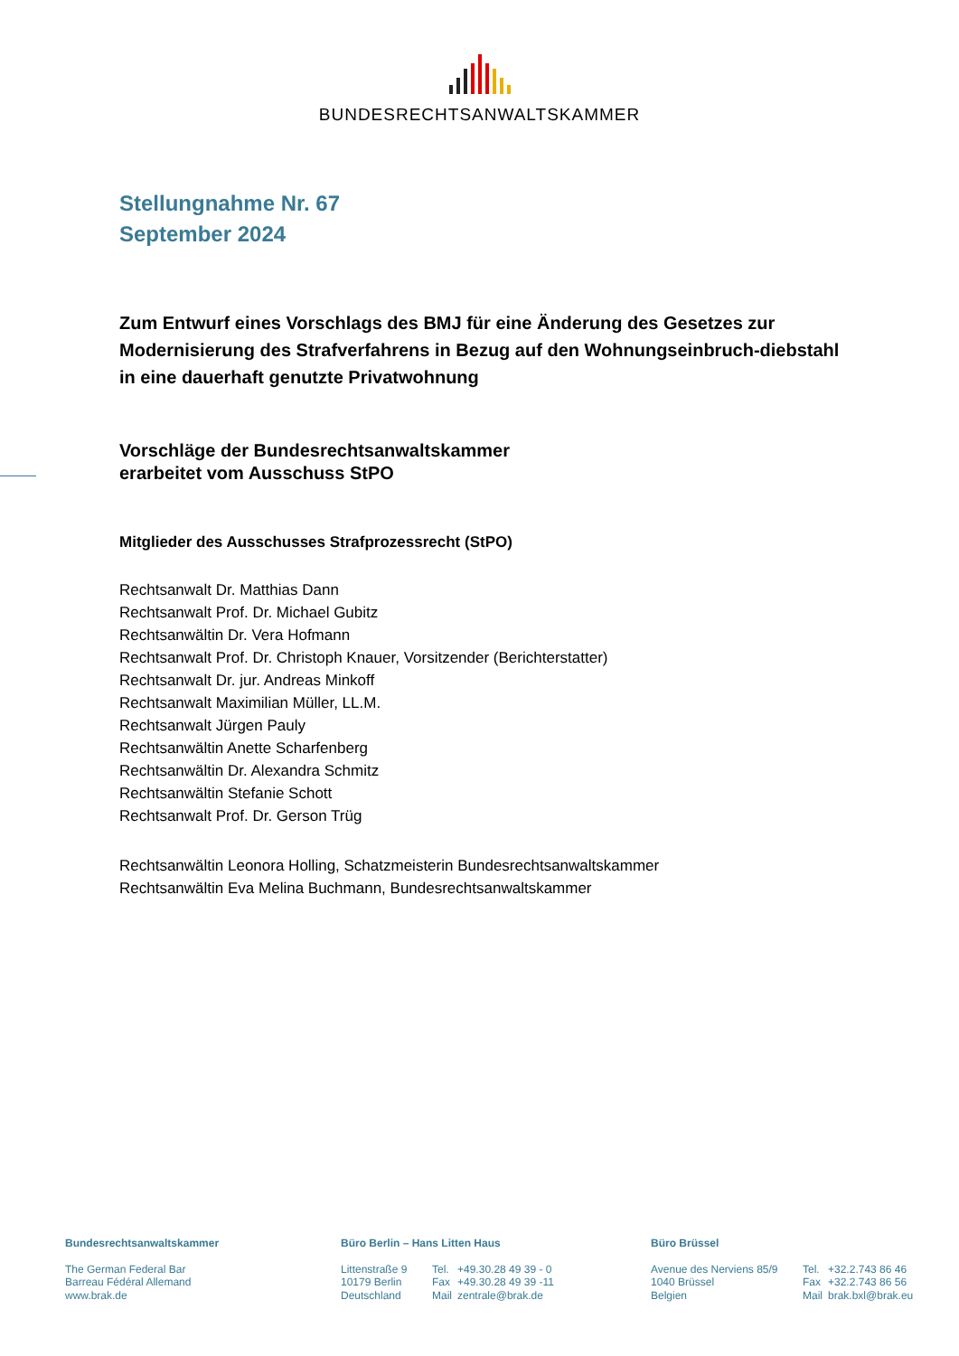BUNDESRECHTSANWALTSKAMMER
Stellungnahme Nr. 67
September 2024
Zum Entwurf eines Vorschlags des BMJ für eine Änderung des Gesetzes zur Modernisierung des Strafverfahrens in Bezug auf den Wohnungseinbruch-diebstahl in eine dauerhaft genutzte Privatwohnung
Vorschläge der Bundesrechtsanwaltskammer
erarbeitet vom Ausschuss StPO
Mitglieder des Ausschusses Strafprozessrecht (StPO)
Rechtsanwalt Dr. Matthias Dann
Rechtsanwalt Prof. Dr. Michael Gubitz
Rechtsanwältin Dr. Vera Hofmann
Rechtsanwalt Prof. Dr. Christoph Knauer, Vorsitzender (Berichterstatter)
Rechtsanwalt Dr. jur. Andreas Minkoff
Rechtsanwalt Maximilian Müller, LL.M.
Rechtsanwalt Jürgen Pauly
Rechtsanwältin Anette Scharfenberg
Rechtsanwältin Dr. Alexandra Schmitz
Rechtsanwältin Stefanie Schott
Rechtsanwalt Prof. Dr. Gerson Trüg
Rechtsanwältin Leonora Holling, Schatzmeisterin Bundesrechtsanwaltskammer
Rechtsanwältin Eva Melina Buchmann, Bundesrechtsanwaltskammer
Bundesrechtsanwaltskammer
The German Federal Bar
Barreau Fédéral Allemand
www.brak.de
Büro Berlin – Hans Litten Haus
| Littenstraße 9 | Tel. | +49.30.28 49 39 - 0 |
| 10179 Berlin | Fax | +49.30.28 49 39 -11 |
| Deutschland | Mail | zentrale@brak.de |
Büro Brüssel
| Avenue des Nerviens 85/9 | Tel. | +32.2.743 86 46 |
| 1040 Brüssel | Fax | +32.2.743 86 56 |
| Belgien | Mail | brak.bxl@brak.eu |